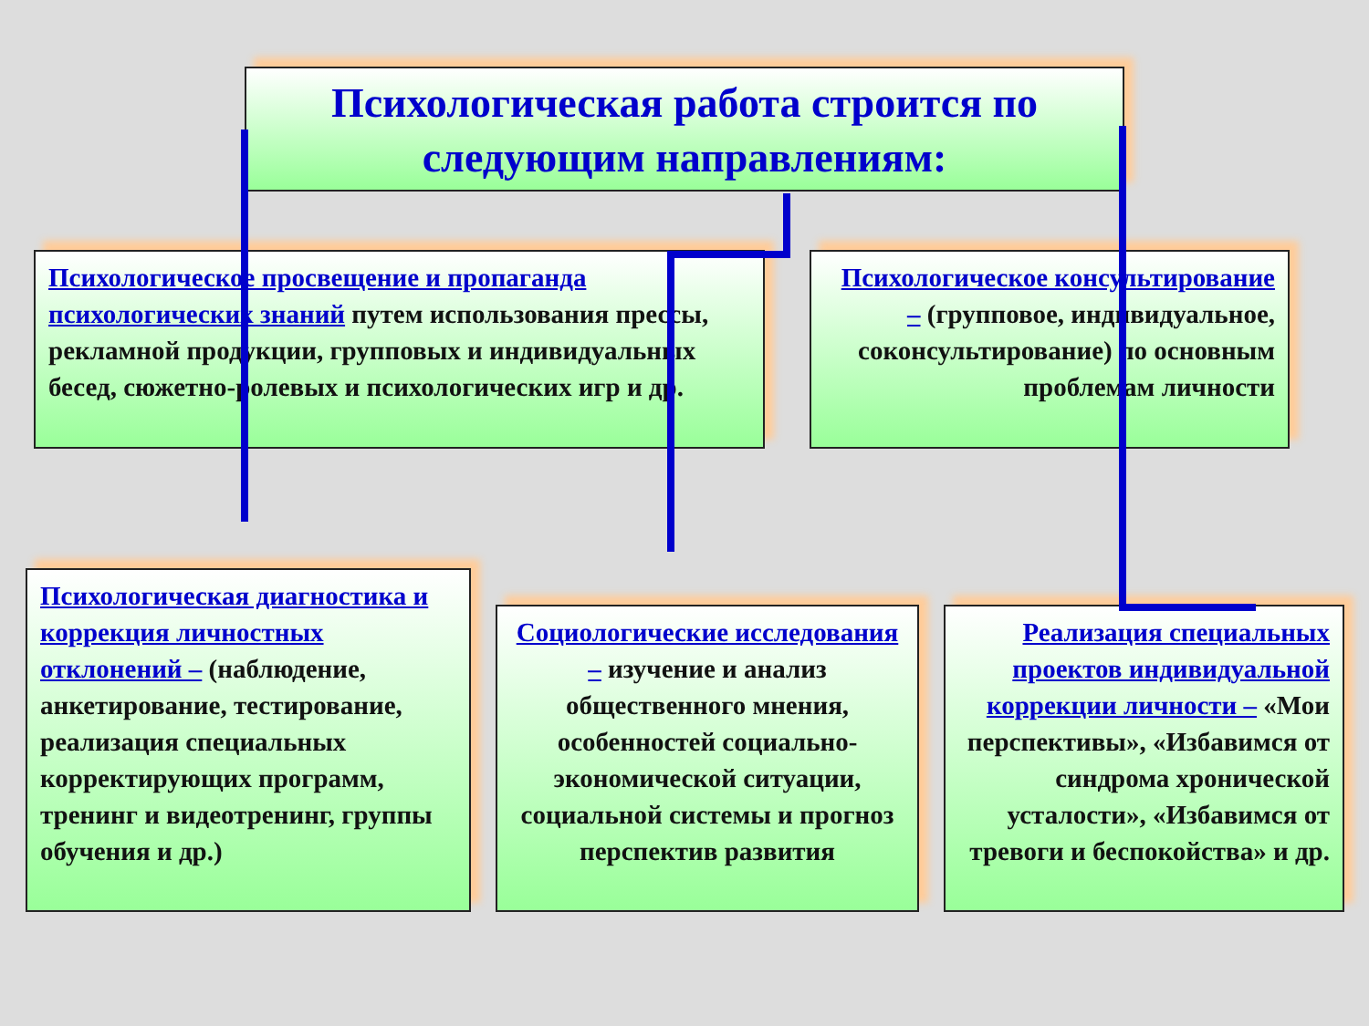Психологическая работа строится по следующим направлениям:
Психологическое просвещение и пропаганда психологических знаний путем использования прессы, рекламной продукции, групповых и индивидуальных бесед, сюжетно-ролевых и психологических игр и др.
Психологическое консультирование – (групповое, индивидуальное, соконсультирование) по основным проблемам личности
Психологическая диагностика и коррекция личностных отклонений – (наблюдение, анкетирование, тестирование, реализация специальных корректирующих программ, тренинг и видеотренинг, группы обучения и др.)
Социологические исследования – изучение и анализ общественного мнения, особенностей социально-экономической ситуации, социальной системы и прогноз перспектив развития
Реализация специальных проектов индивидуальной коррекции личности – «Мои перспективы», «Избавимся от синдрома хронической усталости», «Избавимся от тревоги и беспокойства» и др.